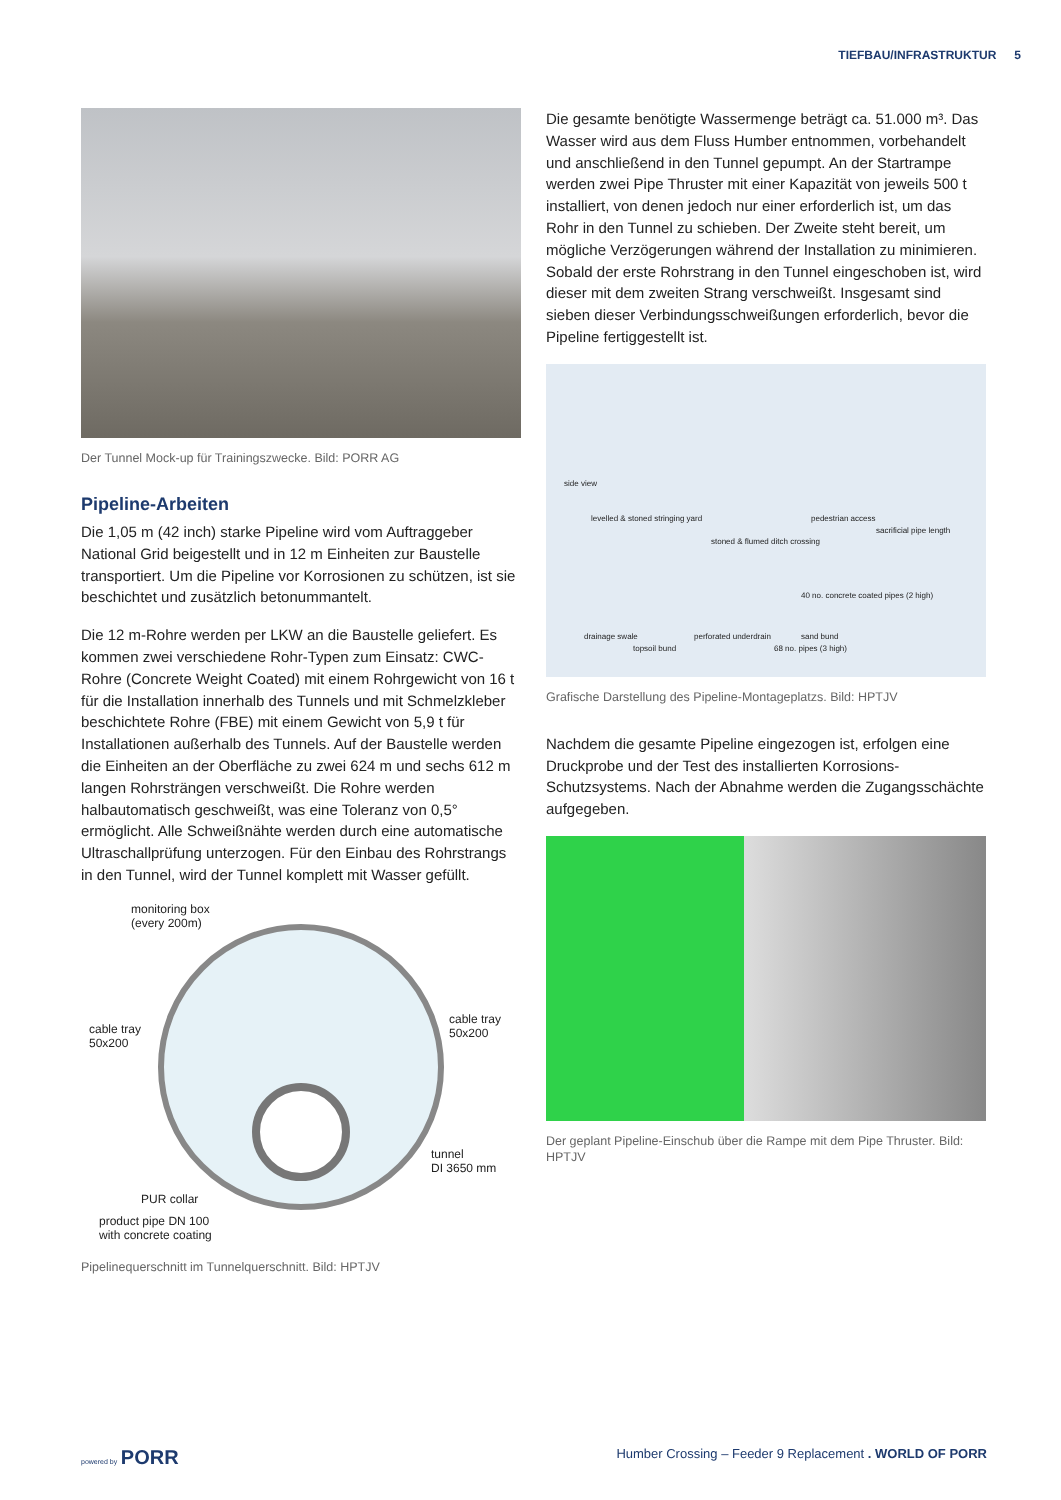TIEFBAU/INFRASTRUKTUR 5
Der Tunnel Mock-up für Trainingszwecke. Bild: PORR AG
Pipeline-Arbeiten
Die 1,05 m (42 inch) starke Pipeline wird vom Auftraggeber National Grid beigestellt und in 12 m Einheiten zur Baustelle transportiert. Um die Pipeline vor Korrosionen zu schützen, ist sie beschichtet und zusätzlich betonummantelt.
Die 12 m-Rohre werden per LKW an die Baustelle geliefert. Es kommen zwei verschiedene Rohr-Typen zum Einsatz: CWC-Rohre (Concrete Weight Coated) mit einem Rohrgewicht von 16 t für die Installation innerhalb des Tunnels und mit Schmelzkleber beschichtete Rohre (FBE) mit einem Gewicht von 5,9 t für Installationen außerhalb des Tunnels. Auf der Baustelle werden die Einheiten an der Oberfläche zu zwei 624 m und sechs 612 m langen Rohrsträngen verschweißt. Die Rohre werden halbautomatisch geschweißt, was eine Toleranz von 0,5° ermöglicht. Alle Schweißnähte werden durch eine automatische Ultraschallprüfung unterzogen. Für den Einbau des Rohrstrangs in den Tunnel, wird der Tunnel komplett mit Wasser gefüllt.
monitoring box
(every 200m)
cable tray
50x200
cable tray
50x200
tunnel
DI 3650 mm
PUR collar
product pipe DN 100
with concrete coating
Pipelinequerschnitt im Tunnelquerschnitt. Bild: HPTJV
Die gesamte benötigte Wassermenge beträgt ca. 51.000 m³. Das Wasser wird aus dem Fluss Humber entnommen, vorbehandelt und anschließend in den Tunnel gepumpt. An der Startrampe werden zwei Pipe Thruster mit einer Kapazität von jeweils 500 t installiert, von denen jedoch nur einer erforderlich ist, um das Rohr in den Tunnel zu schieben. Der Zweite steht bereit, um mögliche Verzögerungen während der Installation zu minimieren. Sobald der erste Rohrstrang in den Tunnel eingeschoben ist, wird dieser mit dem zweiten Strang verschweißt. Insgesamt sind sieben dieser Verbindungsschweißungen erforderlich, bevor die Pipeline fertiggestellt ist.
side view
levelled & stoned stringing yard
pedestrian access
sacrificial pipe length
stoned & flumed ditch crossing
40 no. concrete coated pipes (2 high)
drainage swale perforated underdrain sand bund
topsoil bund 68 no. pipes (3 high)
Grafische Darstellung des Pipeline-Montageplatzs. Bild: HPTJV
Nachdem die gesamte Pipeline eingezogen ist, erfolgen eine Druckprobe und der Test des installierten Korrosions-Schutzsystems. Nach der Abnahme werden die Zugangsschächte aufgegeben.
Der geplant Pipeline-Einschub über die Rampe mit dem Pipe Thruster. Bild: HPTJV
powered by PORR
Humber Crossing – Feeder 9 Replacement . WORLD OF PORR